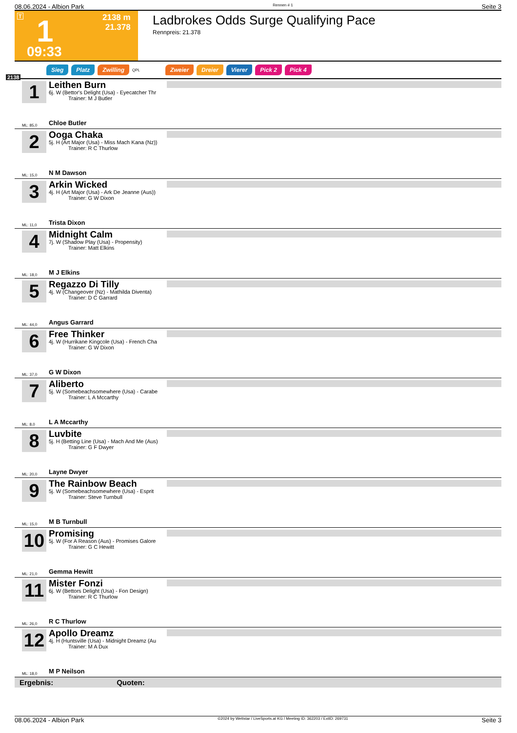08.06.2024 - Albion Park Rennen # 1 Seite 3
T 1 2138 m
21.378
09:33
Ladbrokes Odds Surge Qualifying Pace
Rennpreis: 21.378
Sieg Platz Zwilling QPL Zweier Dreier Vierer Pick 2 Pick 4
2138
1
Leithen Burn
6j. W (Bettor's Delight (Usa) - Eyecatcher Thr
Trainer: M J Butler
ML: 85,0 Chloe Butler
2
Ooga Chaka
5j. H (Art Major (Usa) - Miss Mach Kana (Nz))
Trainer: R C Thurlow
ML: 15,0 N M Dawson
3
Arkin Wicked
4j. H (Art Major (Usa) - Ark De Jeanne (Aus))
Trainer: G W Dixon
ML: 11,0 Trista Dixon
4
Midnight Calm
7j. W (Shadow Play (Usa) - Propensity)
Trainer: Matt Elkins
ML: 18,0 M J Elkins
5
Regazzo Di Tilly
4j. W (Changeover (Nz) - Mathilda Diventa)
Trainer: D C Garrard
ML: 44,0 Angus Garrard
6
Free Thinker
4j. W (Hurrikane Kingcole (Usa) - French Cha
Trainer: G W Dixon
ML: 37,0 G W Dixon
7
Aliberto
5j. W (Somebeachsomewhere (Usa) - Carabe
Trainer: L A Mccarthy
ML: 8,0 L A Mccarthy
8
Luvbite
5j. H (Betting Line (Usa) - Mach And Me (Aus)
Trainer: G F Dwyer
ML: 20,0 Layne Dwyer
9
The Rainbow Beach
5j. W (Somebeachsomewhere (Usa) - Esprit
Trainer: Steve Turnbull
ML: 15,0 M B Turnbull
10
Promising
5j. W (For A Reason (Aus) - Promises Galore
Trainer: G C Hewitt
ML: 21,0 Gemma Hewitt
11
Mister Fonzi
6j. W (Bettors Delight (Usa) - Fon Design)
Trainer: R C Thurlow
ML: 26,0 R C Thurlow
12
Apollo Dreamz
4j. H (Huntsville (Usa) - Midnight Dreamz (Au
Trainer: M A Dux
ML: 18,0 M P Neilson
Ergebnis: Quoten:
08.06.2024 - Albion Park ©2024 by Wettstar / LiveSports.at KG / Meeting ID: 362203 / ExtID: 269731 Seite 3